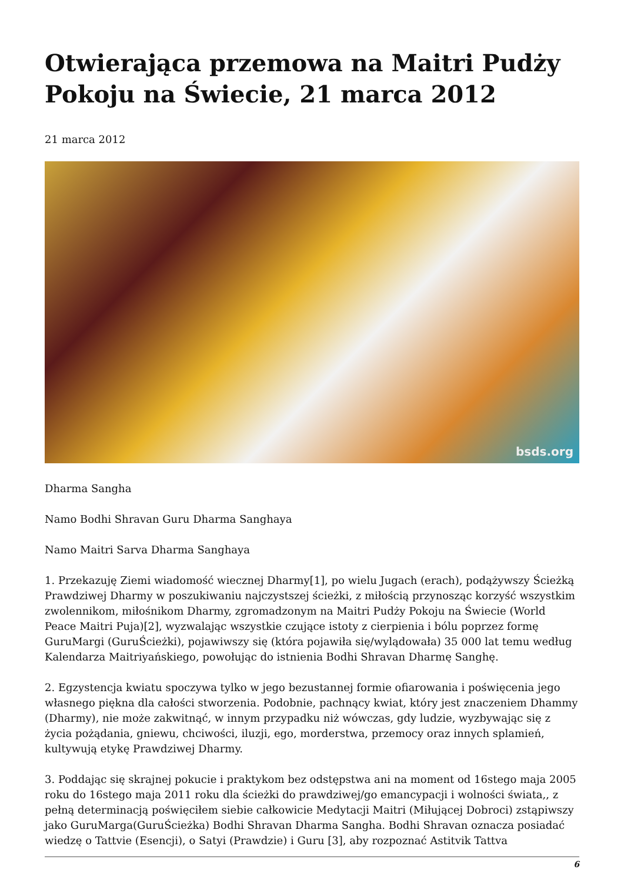Otwierająca przemowa na Maitri Pudży Pokoju na Świecie, 21 marca 2012
21 marca 2012
bsds.org
Dharma Sangha
Namo Bodhi Shravan Guru Dharma Sanghaya
Namo Maitri Sarva Dharma Sanghaya
1. Przekazuję Ziemi wiadomość wiecznej Dharmy[1], po wielu Jugach (erach), podążywszy Ścieżką Prawdziwej Dharmy w poszukiwaniu najczystszej ścieżki, z miłością przynosząc korzyść wszystkim zwolennikom, miłośnikom Dharmy, zgromadzonym na Maitri Pudży Pokoju na Świecie (World Peace Maitri Puja)[2], wyzwalając wszystkie czujące istoty z cierpienia i bólu poprzez formę GuruMargi (GuruŚcieżki), pojawiwszy się (która pojawiła się/wylądowała) 35 000 lat temu według Kalendarza Maitriyańskiego, powołując do istnienia Bodhi Shravan Dharmę Sanghę.
2. Egzystencja kwiatu spoczywa tylko w jego bezustannej formie ofiarowania i poświęcenia jego własnego piękna dla całości stworzenia. Podobnie, pachnący kwiat, który jest znaczeniem Dhammy (Dharmy), nie może zakwitnąć, w innym przypadku niż wówczas, gdy ludzie, wyzbywając się z życia pożądania, gniewu, chciwości, iluzji, ego, morderstwa, przemocy oraz innych splamień, kultywują etykę Prawdziwej Dharmy.
3. Poddając się skrajnej pokucie i praktykom bez odstępstwa ani na moment od 16stego maja 2005 roku do 16stego maja 2011 roku dla ścieżki do prawdziwej/go emancypacji i wolności świata,, z pełną determinacją poświęciłem siebie całkowicie Medytacji Maitri (Miłującej Dobroci) zstąpiwszy jako GuruMarga(GuruŚcieżka) Bodhi Shravan Dharma Sangha. Bodhi Shravan oznacza posiadać wiedzę o Tattvie (Esencji), o Satyi (Prawdzie) i Guru [3], aby rozpoznać Astitvik Tattva
6